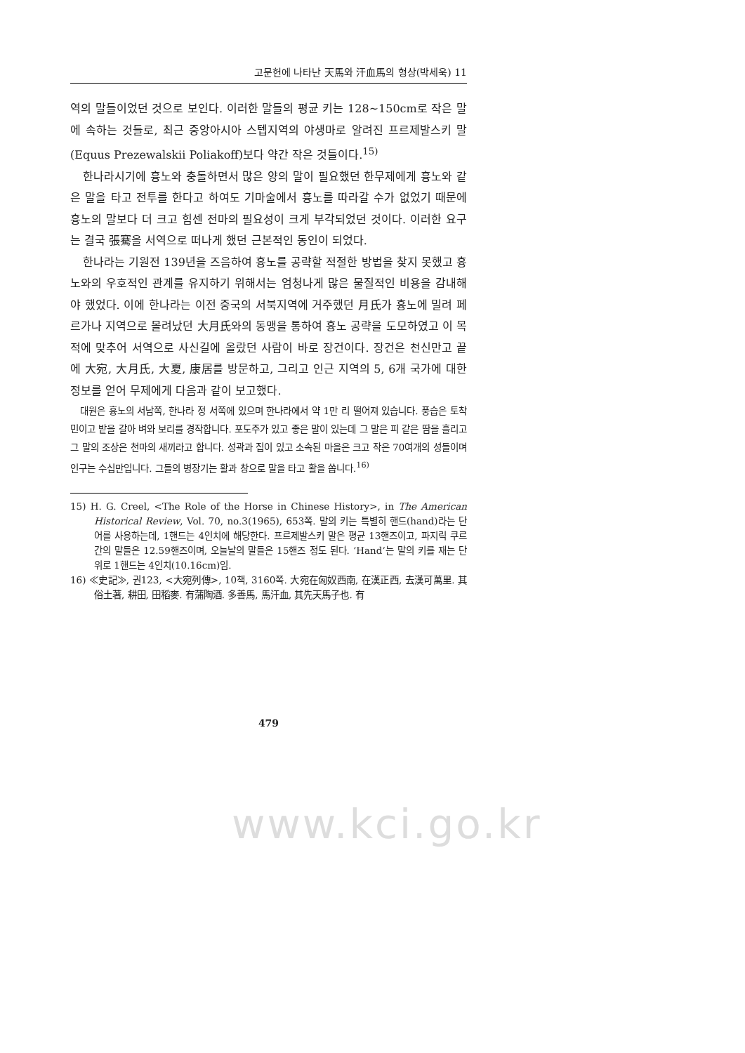고문헌에 나타난 天馬와 汗血馬의 형상(박세욱) 11
역의 말들이었던 것으로 보인다. 이러한 말들의 평균 키는 128~150cm로 작은 말에 속하는 것들로, 최근 중앙아시아 스텝지역의 야생마로 알려진 프르제발스키 말(Equus Prezewalskii Poliakoff)보다 약간 작은 것들이다.<sup>15)</sup>
한나라시기에 흉노와 충돌하면서 많은 양의 말이 필요했던 한무제에게 흉노와 같은 말을 타고 전투를 한다고 하여도 기마술에서 흉노를 따라갈 수가 없었기 때문에 흉노의 말보다 더 크고 힘센 전마의 필요성이 크게 부각되었던 것이다. 이러한 요구는 결국 張騫을 서역으로 떠나게 했던 근본적인 동인이 되었다.
한나라는 기원전 139년을 즈음하여 흉노를 공략할 적절한 방법을 찾지 못했고 흉노와의 우호적인 관계를 유지하기 위해서는 엄청나게 많은 물질적인 비용을 감내해야 했었다. 이에 한나라는 이전 중국의 서북지역에 거주했던 月氏가 흉노에 밀려 페르가나 지역으로 몰려났던 大月氏와의 동맹을 통하여 흉노 공략을 도모하였고 이 목적에 맞추어 서역으로 사신길에 올랐던 사람이 바로 장건이다. 장건은 천신만고 끝에 大宛, 大月氏, 大夏, 康居를 방문하고, 그리고 인근 지역의 5, 6개 국가에 대한 정보를 얻어 무제에게 다음과 같이 보고했다.
대원은 흉노의 서남쪽, 한나라 정 서쪽에 있으며 한나라에서 약 1만 리 떨어져 있습니다. 풍습은 토착민이고 밭을 갈아 벼와 보리를 경작합니다. 포도주가 있고 좋은 말이 있는데 그 말은 피 같은 땀을 흘리고 그 말의 조상은 천마의 새끼라고 합니다. 성곽과 집이 있고 소속된 마을은 크고 작은 70여개의 성들이며 인구는 수십만입니다. 그들의 병장기는 활과 창으로 말을 타고 활을 쏩니다.<sup>16)</sup>
15) H. G. Creel, <The Role of the Horse in Chinese History>, in The American Historical Review, Vol. 70, no.3(1965), 653쪽. 말의 키는 특별히 핸드(hand)라는 단어를 사용하는데, 1핸드는 4인치에 해당한다. 프르제발스키 말은 평균 13핸즈이고, 파지릭 쿠르간의 말들은 12.59핸즈이며, 오늘날의 말들은 15핸즈 정도 된다. ‘Hand’는 말의 키를 재는 단위로 1핸드는 4인치(10.16cm)임.
16) ≪史記≫, 권123, <大宛列傳>, 10책, 3160쪽. 大宛在匈奴西南, 在漢正西, 去漢可萬里. 其俗土著, 耕田, 田稻麥. 有蒲陶酒. 多善馬, 馬汗血, 其先天馬子也. 有
479
www.kci.go.kr